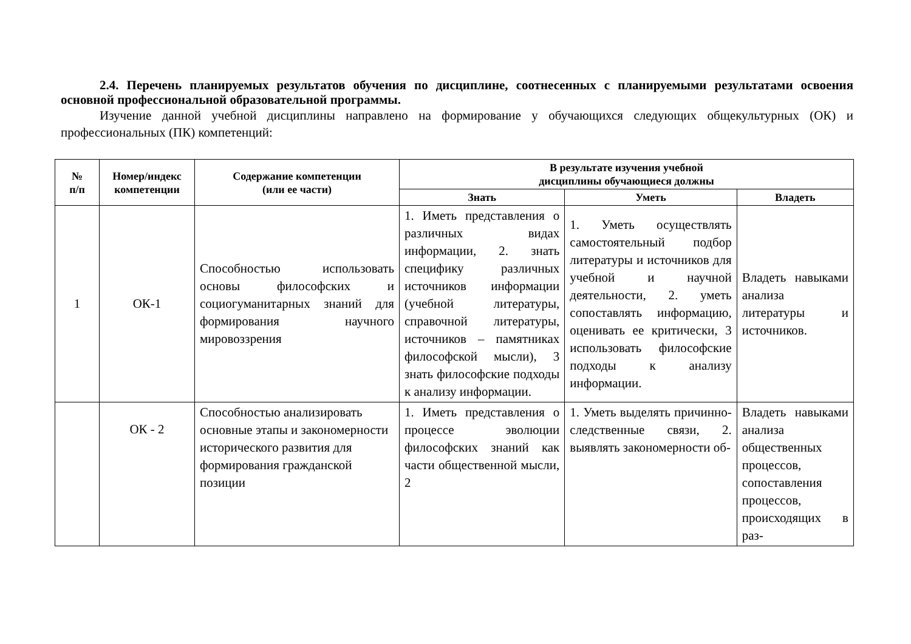2.4. Перечень планируемых результатов обучения по дисциплине, соотнесенных с планируемыми результатами освоения основной профессиональной образовательной программы.
Изучение данной учебной дисциплины направлено на формирование у обучающихся следующих общекультурных (ОК) и профессиональных (ПК) компетенций:
| № п/п | Номер/индекс компетенции | Содержание компетенции (или ее части) | В результате изучения учебной дисциплины обучающиеся должны | | |
| --- | --- | --- | --- | --- | --- |
| | | | Знать | Уметь | Владеть |
| 1 | ОК-1 | Способностью использовать основы философских и социогуманитарных знаний для формирования научного мировоззрения | 1. Иметь представления о различных видах информации, 2. знать специфику различных источников информации (учебной литературы, справочной литературы, источников – памятниках философской мысли), 3 знать философские подходы к анализу информации. | 1. Уметь осуществлять самостоятельный подбор литературы и источников для учебной и научной деятельности, 2. уметь сопоставлять информацию, оценивать ее критически, 3 использовать философские подходы к анализу информации. | Владеть навыками анализа литературы и источников. |
| | ОК - 2 | Способностью анализировать основные этапы и закономерности исторического развития для формирования гражданской позиции | 1. Иметь представления о процессе эволюции философских знаний как части общественной мысли, 2 | 1. Уметь выделять причинно-следственные связи, 2. выявлять закономерности об- | Владеть навыками анализа общественных процессов, сопоставления процессов, происходящих в раз- |